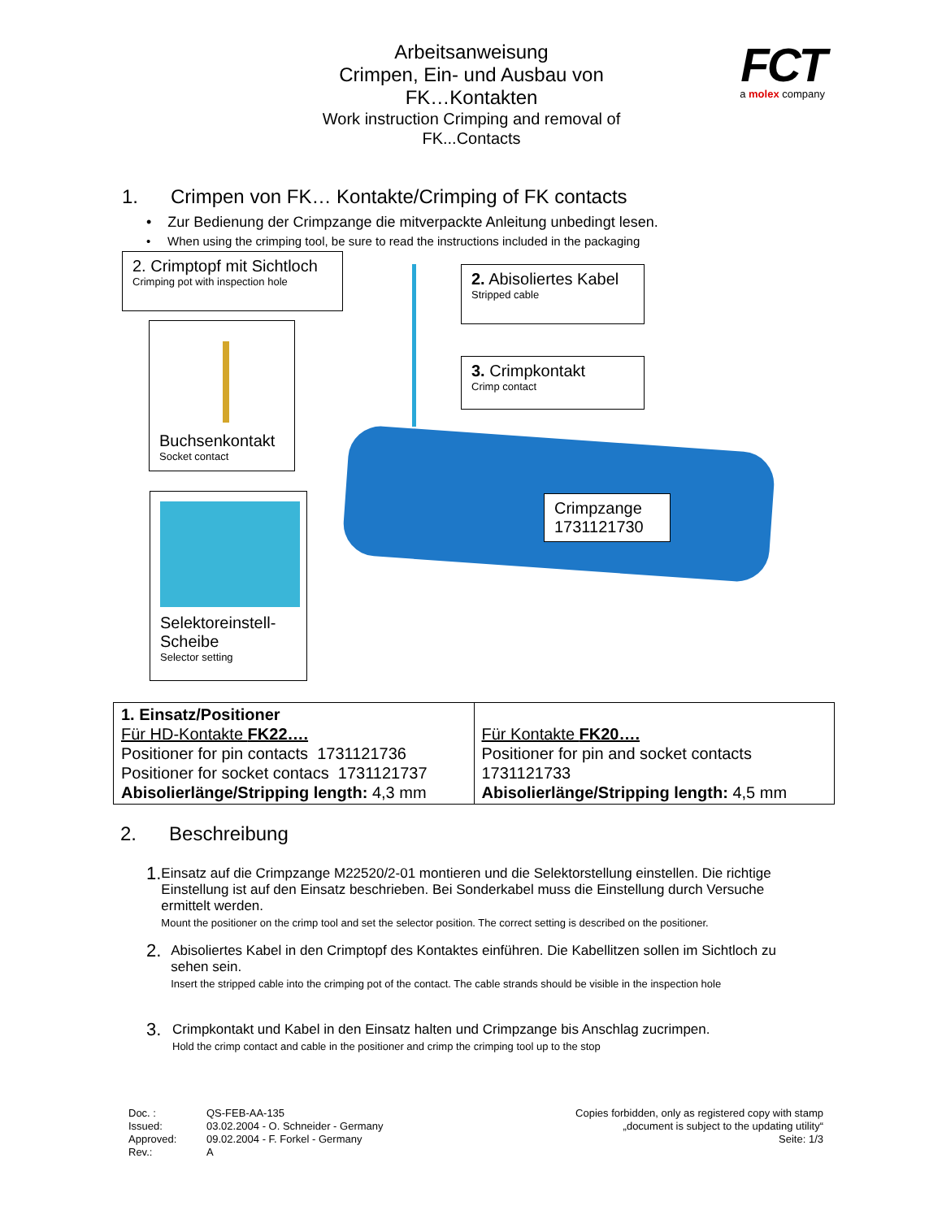Arbeitsanweisung
Crimpen, Ein- und Ausbau von
FK…Kontakten
Work instruction Crimping and removal of
FK...Contacts
FCT
a molex company
1. Crimpen von FK… Kontakte/Crimping of FK contacts
• Zur Bedienung der Crimpzange die mitverpackte Anleitung unbedingt lesen.
• When using the crimping tool, be sure to read the instructions included in the packaging
2. Crimptopf mit Sichtloch
Crimping pot with inspection hole
Buchsenkontakt
Socket contact
Selektoreinstell-
Scheibe
Selector setting
2. Abisoliertes Kabel
Stripped cable
3. Crimpkontakt
Crimp contact
Crimpzange
1731121730
| 1. Einsatz/Positioner Für HD-Kontakte FK22…. Positioner for pin contacts 1731121736 Positioner for socket contacs 1731121737 Abisolierlänge/Stripping length: 4,3 mm | Für Kontakte FK20…. Positioner for pin and socket contacts 1731121733 Abisolierlänge/Stripping length: 4,5 mm |
2. Beschreibung
1.
Einsatz auf die Crimpzange M22520/2-01 montieren und die Selektorstellung einstellen. Die richtige Einstellung ist auf den Einsatz beschrieben. Bei Sonderkabel muss die Einstellung durch Versuche ermittelt werden.
Mount the positioner on the crimp tool and set the selector position. The correct setting is described on the positioner.
2.
Abisoliertes Kabel in den Crimptopf des Kontaktes einführen. Die Kabellitzen sollen im Sichtloch zu sehen sein.
Insert the stripped cable into the crimping pot of the contact. The cable strands should be visible in the inspection hole
3.
Crimpkontakt und Kabel in den Einsatz halten und Crimpzange bis Anschlag zucrimpen.
Hold the crimp contact and cable in the positioner and crimp the crimping tool up to the stop
Doc. : QS-FEB-AA-135 Issued: 03.02.2004 - O. Schneider - Germany Approved: 09.02.2004 - F. Forkel - Germany Rev.: A
Copies forbidden, only as registered copy with stamp
„document is subject to the updating utility“
Seite: 1/3